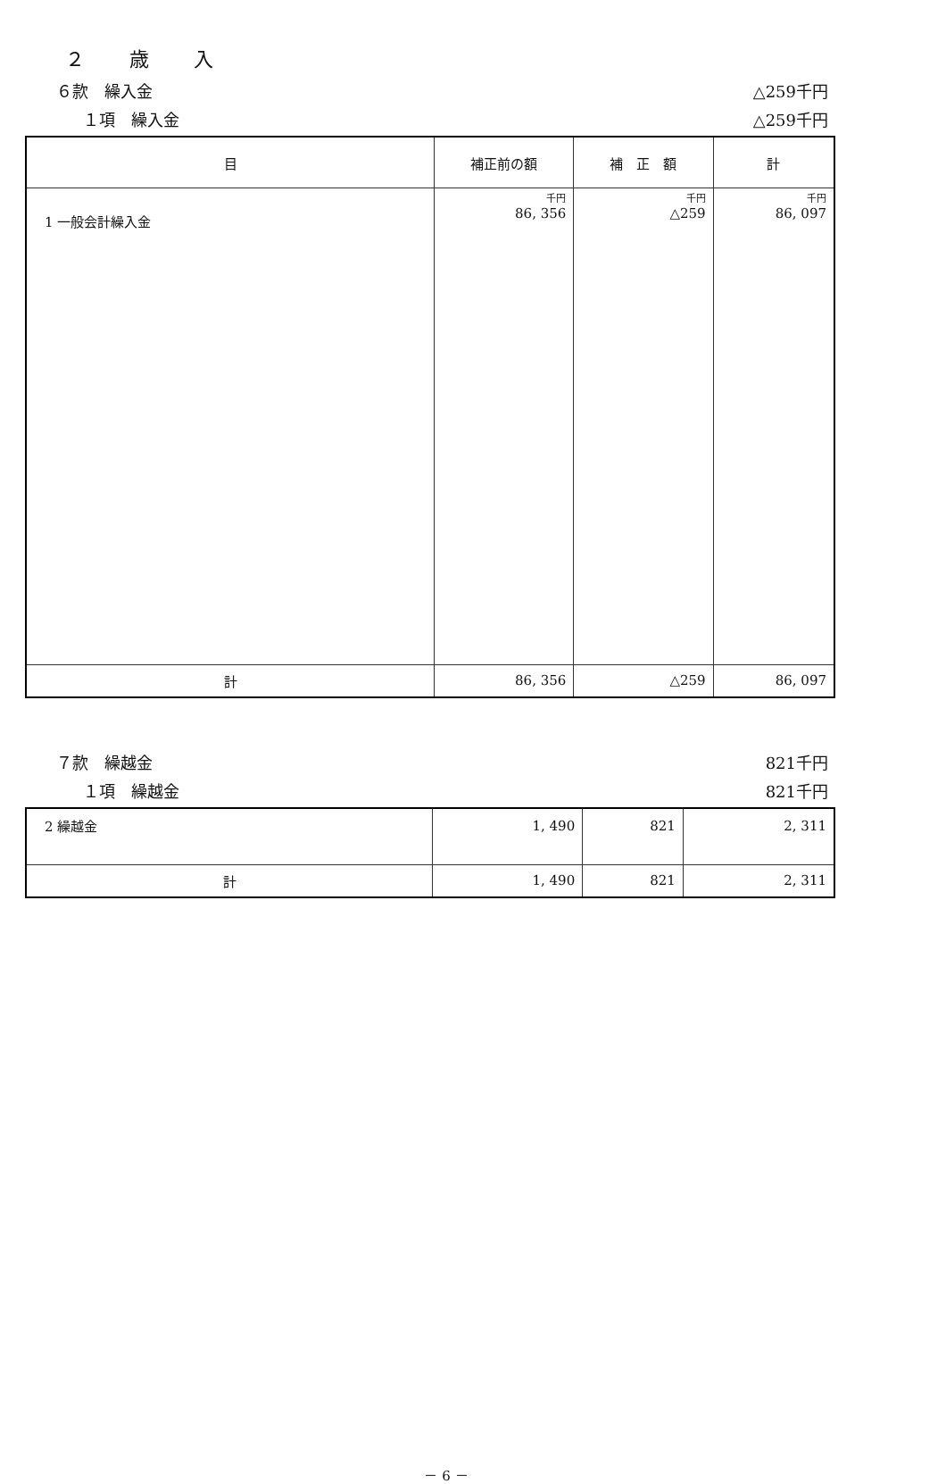２　　歳　　入
６款　繰入金 △259千円
１項　繰入金 △259千円
| 目 | 補正前の額 | 補 正 額 | 計 |
| --- | --- | --- | --- |
| 1 一般会計繰入金 | 千円 86, 356 | 千円 △259 | 千円 86, 097 |
| 計 | 86, 356 | △259 | 86, 097 |
７款　繰越金 821千円
１項　繰越金 821千円
| 2 繰越金 | 1, 490 | 821 | 2, 311 |
| 計 | 1, 490 | 821 | 2, 311 |
－ 6 －